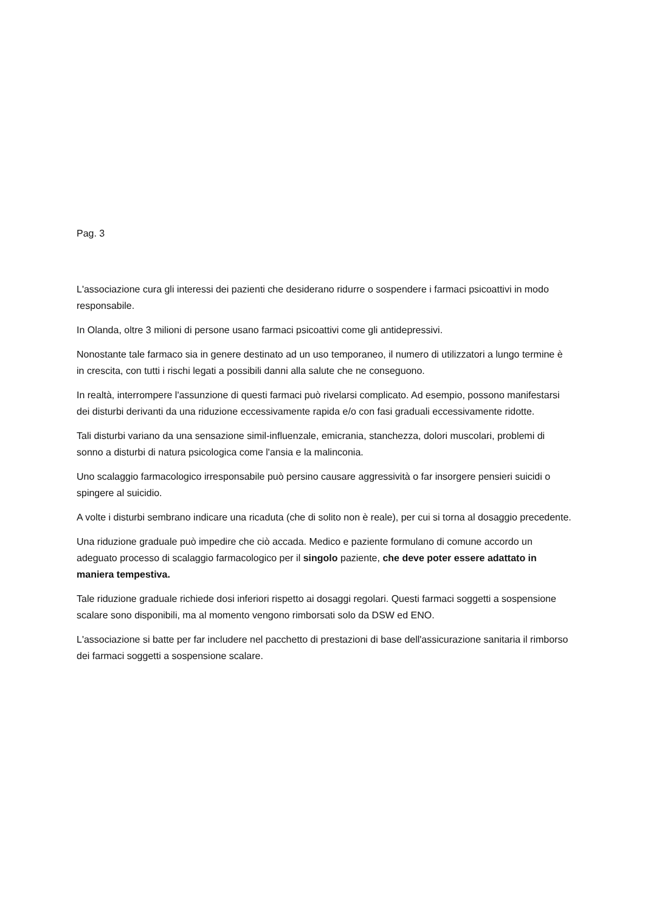Pag. 3
L'associazione cura gli interessi dei pazienti che desiderano ridurre o sospendere i farmaci psicoattivi in modo responsabile.
In Olanda, oltre 3 milioni di persone usano farmaci psicoattivi come gli antidepressivi.
Nonostante tale farmaco sia in genere destinato ad un uso temporaneo, il numero di utilizzatori a lungo termine è in crescita, con tutti i rischi legati a possibili danni alla salute che ne conseguono.
In realtà, interrompere l'assunzione di questi farmaci può rivelarsi complicato. Ad esempio, possono manifestarsi dei disturbi derivanti da una riduzione eccessivamente rapida e/o con fasi graduali eccessivamente ridotte.
Tali disturbi variano da una sensazione simil-influenzale, emicrania, stanchezza, dolori muscolari, problemi di sonno a disturbi di natura psicologica come l'ansia e la malinconia.
Uno scalaggio farmacologico irresponsabile può persino causare aggressività o far insorgere pensieri suicidi o spingere al suicidio.
A volte i disturbi sembrano indicare una ricaduta (che di solito non è reale), per cui si torna al dosaggio precedente.
Una riduzione graduale può impedire che ciò accada. Medico e paziente formulano di comune accordo un adeguato processo di scalaggio farmacologico per il singolo paziente, che deve poter essere adattato in maniera tempestiva.
Tale riduzione graduale richiede dosi inferiori rispetto ai dosaggi regolari. Questi farmaci soggetti a sospensione scalare sono disponibili, ma al momento vengono rimborsati solo da DSW ed ENO.
L'associazione si batte per far includere nel pacchetto di prestazioni di base dell'assicurazione sanitaria il rimborso dei farmaci soggetti a sospensione scalare.